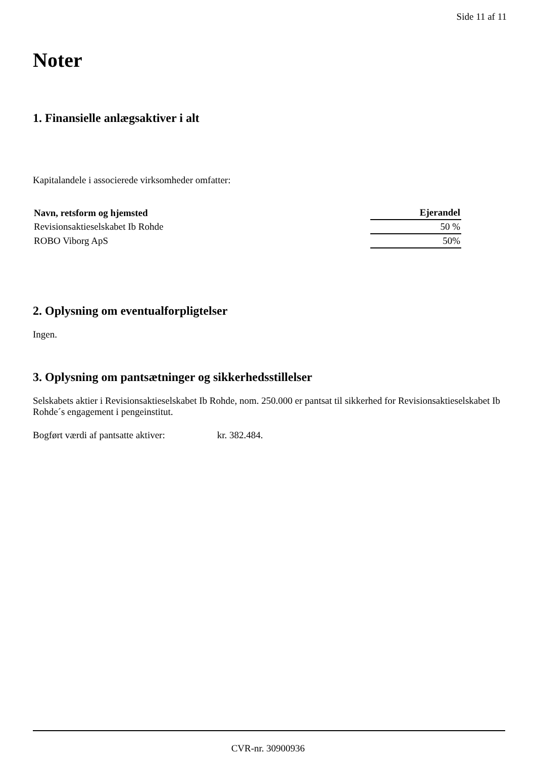Side 11 af 11
Noter
1. Finansielle anlægsaktiver i alt
Kapitalandele i associerede virksomheder omfatter:
| Navn, retsform og hjemsted | Ejerandel |
| --- | --- |
| Revisionsaktieselskabet Ib Rohde | 50 % |
| ROBO Viborg ApS | 50% |
2. Oplysning om eventualforpligtelser
Ingen.
3. Oplysning om pantsætninger og sikkerhedsstillelser
Selskabets aktier i Revisionsaktieselskabet Ib Rohde, nom. 250.000 er pantsat til sikkerhed for Revisionsaktieselskabet Ib Rohde´s engagement i pengeinstitut.
Bogført værdi af pantsatte aktiver: kr. 382.484.
CVR-nr. 30900936